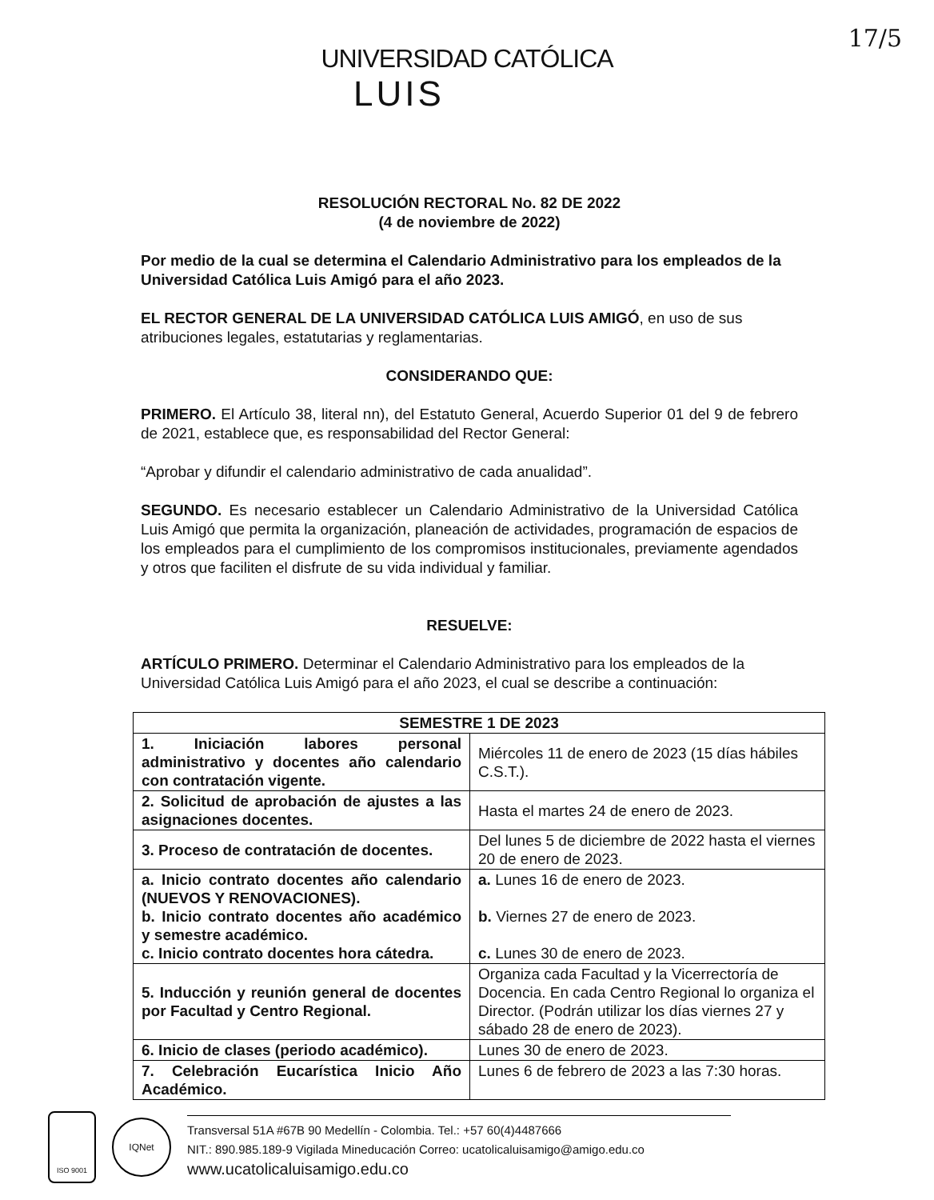17/5
UNIVERSIDAD CATÓLICA
LUIS
RESOLUCIÓN RECTORAL No. 82 DE 2022
(4 de noviembre de 2022)
Por medio de la cual se determina el Calendario Administrativo para los empleados de la Universidad Católica Luis Amigó para el año 2023.
EL RECTOR GENERAL DE LA UNIVERSIDAD CATÓLICA LUIS AMIGÓ, en uso de sus atribuciones legales, estatutarias y reglamentarias.
CONSIDERANDO QUE:
PRIMERO. El Artículo 38, literal nn), del Estatuto General, Acuerdo Superior 01 del 9 de febrero de 2021, establece que, es responsabilidad del Rector General:
“Aprobar y difundir el calendario administrativo de cada anualidad”.
SEGUNDO. Es necesario establecer un Calendario Administrativo de la Universidad Católica Luis Amigó que permita la organización, planeación de actividades, programación de espacios de los empleados para el cumplimiento de los compromisos institucionales, previamente agendados y otros que faciliten el disfrute de su vida individual y familiar.
RESUELVE:
ARTÍCULO PRIMERO. Determinar el Calendario Administrativo para los empleados de la Universidad Católica Luis Amigó para el año 2023, el cual se describe a continuación:
| SEMESTRE 1 DE 2023 | |
| --- | --- |
| 1. Iniciación labores personal administrativo y docentes año calendario con contratación vigente. | Miércoles 11 de enero de 2023 (15 días hábiles C.S.T.). |
| 2. Solicitud de aprobación de ajustes a las asignaciones docentes. | Hasta el martes 24 de enero de 2023. |
| 3. Proceso de contratación de docentes. | Del lunes 5 de diciembre de 2022 hasta el viernes 20 de enero de 2023. |
| a. Inicio contrato docentes año calendario (NUEVOS Y RENOVACIONES). b. Inicio contrato docentes año académico y semestre académico. c. Inicio contrato docentes hora cátedra. | a. Lunes 16 de enero de 2023. b. Viernes 27 de enero de 2023. c. Lunes 30 de enero de 2023. |
| 5. Inducción y reunión general de docentes por Facultad y Centro Regional. | Organiza cada Facultad y la Vicerrectoría de Docencia. En cada Centro Regional lo organiza el Director. (Podrán utilizar los días viernes 27 y sábado 28 de enero de 2023). |
| 6. Inicio de clases (periodo académico). | Lunes 30 de enero de 2023. |
| 7. Celebración Eucarística Inicio Año Académico. | Lunes 6 de febrero de 2023 a las 7:30 horas. |
ISO 9001
IQNet
Transversal 51A #67B 90 Medellín - Colombia. Tel.: +57 60(4)4487666
NIT.: 890.985.189-9 Vigilada Mineducación Correo: ucatolicaluisamigo@amigo.edu.co
www.ucatolicaluisamigo.edu.co